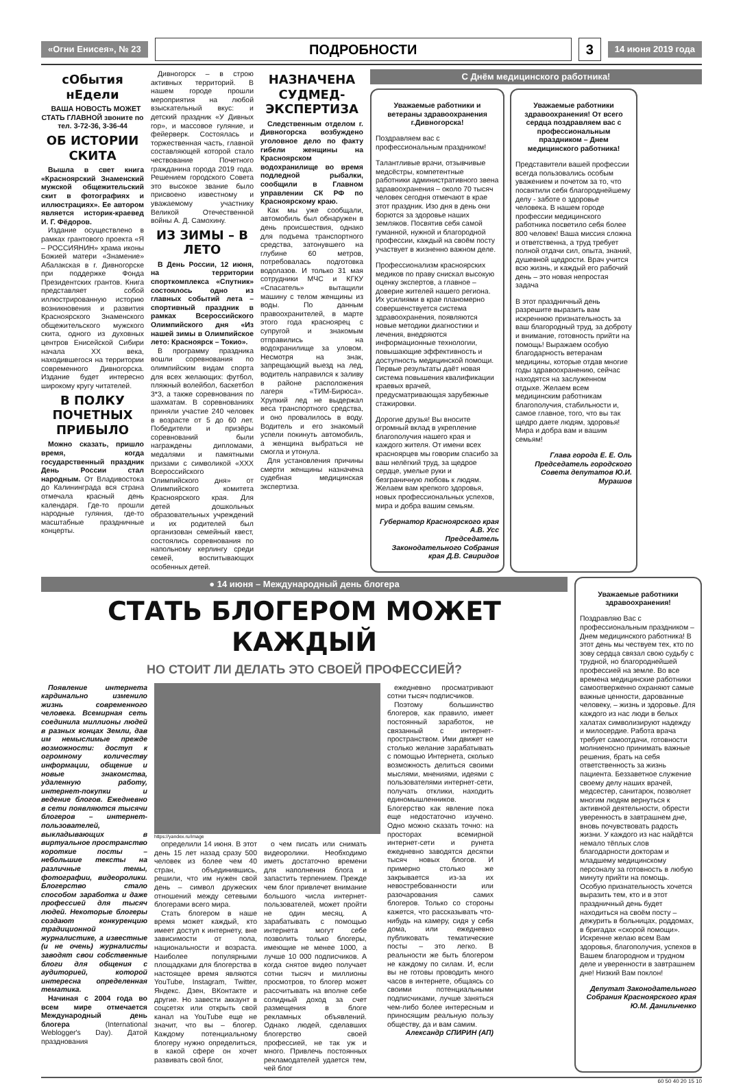«Огни Енисея», № 23
ПОДРОБНОСТИ 3
14 июня 2019 года
сОбытия нЕдели
ВАША НОВОСТЬ МОЖЕТ СТАТЬ ГЛАВНОЙ звоните по тел. 3-72-36, 3-36-44
ОБ ИСТОРИИ СКИТА
Вышла в свет книга «Красноярский Знаменский мужской общежительский скит в фотографиях и иллюстрациях». Ее автором является историк-краевед И. Г. Фёдоров.
Издание осуществлено в рамках грантового проекта «Я – РОССИЯНИН» храма иконы Божией матери «Знамение» Абалакская в г. Дивногорске при поддержке Фонда Президентских грантов. Книга представляет собой иллюстрированную историю возникновения и развития Красноярского Знаменского общежительского мужского скита, одного из духовных центров Енисейской Сибири начала XX века, находившегося на территории современного Дивногорска. Издание будет интересно широкому кругу читателей.
В ПОЛКУ ПОЧЕТНЫХ ПРИБЫЛО
Можно сказать, пришло время, когда государственный праздник День России стал народным. От Владивостока до Калининграда вся страна отмечала красный день календаря. Где-то прошли народные гуляния, где-то масштабные праздничные концерты.
Дивногорск – в строю активных территорий. В нашем городе прошли мероприятия на любой взыскательный вкус: и детский праздник «У Дивных гор», и массовое гуляние, и фейерверк. Состоялась и торжественная часть, главной составляющей которой стало чествование Почетного гражданина города 2019 года. Решением городского Совета это высокое звание было присвоено известному и уважаемому участнику Великой Отечественной войны А. Д. Самохину.
ИЗ ЗИМЫ – В ЛЕТО
В День России, 12 июня, на территории спорткомплекса «Спутник» состоялось одно из главных событий лета – спортивный праздник в рамках Всероссийского Олимпийского дня «Из нашей зимы в Олимпийское лето: Красноярск – Токио».
В программу праздника вошли соревнования по олимпийским видам спорта для всех желающих: футбол, пляжный волейбол, баскетбол 3*3, а также соревнования по шахматам. В соревнованиях приняли участие 240 человек в возрасте от 5 до 60 лет. Победители и призёры соревнований были награждены дипломами, медалями и памятными призами с символикой «XXX Всероссийского Олимпийского дня» от Олимпийского комитета Красноярского края. Для детей дошкольных образовательных учреждений и их родителей был организован семейный квест, состоялись соревнования по напольному керлингу среди семей, воспитывающих особенных детей.
НАЗНАЧЕНА СУДМЕД-ЭКСПЕРТИЗА
Следственным отделом г. Дивногорска возбуждено уголовное дело по факту гибели женщины на Красноярском водохранилище во время подледной рыбалки, сообщили в Главном управлении СК РФ по Красноярскому краю.
Как мы уже сообщали, автомобиль был обнаружен в день происшествия, однако для подъема транспортного средства, затонувшего на глубине 60 метров, потребовалась подготовка водолазов. И только 31 мая сотрудники МЧС и КГКУ «Спасатель» вытащили машину с телом женщины из воды. По данным правоохранителей, в марте этого года красноярец с супругой и знакомым отправились на водохранилище за уловом. Несмотря на знак, запрещающий выезд на лед, водитель направился к заливу в районе расположения лагеря «ТИМ-Бирюса». Хрупкий лед не выдержал веса транспортного средства, и оно провалилось в воду. Водитель и его знакомый успели покинуть автомобиль, а женщина выбраться не смогла и утонула.
Для установления причины смерти женщины назначена судебная медицинская экспертиза.
С Днём медицинского работника!
Уважаемые работники и ветераны здравоохранения г.Дивногорска!
Поздравляем вас с профессиональным праздником!
Талантливые врачи, отзывчивые медсёстры, компетентные работники административного звена здравоохранения – около 70 тысяч человек сегодня отмечают в крае этот праздник. Изо дня в день они борются за здоровье наших земляков. Посвятив себя самой гуманной, нужной и благородной профессии, каждый на своём посту участвует в жизненно важном деле.
Профессионализм красноярских медиков по праву снискал высокую оценку экспертов, а главное – доверие жителей нашего региона. Их усилиями в крае планомерно совершенствуется система здравоохранения, появляются новые методики диагностики и лечения, внедряются информационные технологии, повышающие эффективность и доступность медицинской помощи. Первые результаты даёт новая система повышения квалификации краевых врачей, предусматривающая зарубежные стажировки.
Дорогие друзья! Вы вносите огромный вклад в укрепление благополучия нашего края и каждого жителя. От имени всех красноярцев мы говорим спасибо за ваш нелёгкий труд, за щедрое сердце, умелые руки и безграничную любовь к людям. Желаем вам крепкого здоровья, новых профессиональных успехов, мира и добра вашим семьям.
Губернатор Красноярского края А.В. Усс
Председатель Законодательного Собрания края Д.В. Свиридов
Уважаемые работники здравоохранения! От всего сердца поздравляем вас с профессиональным праздником – Днем медицинского работника!
Представители вашей профессии всегда пользовались особым уважением и почетом за то, что посвятили себя благороднейшему делу - заботе о здоровье человека. В нашем городе профессии медицинского работника посветило себя более 800 человек! Ваша миссия сложна и ответственна, а труд требует полной отдачи сил, опыта, знаний, душевной щедрости. Врач учится всю жизнь, и каждый его рабочий день – это новая непростая задача
В этот праздничный день разрешите выразить вам искреннюю признательность за ваш благородный труд, за доброту и внимание, готовность прийти на помощь! Выражаем особую благодарность ветеранам медицины, которые отдав многие годы здравоохранению, сейчас находятся на заслуженном отдыхе. Желаем всем медицинским работникам благополучия, стабильности и, самое главное, того, что вы так щедро даете людям, здоровья! Мира и добра вам и вашим семьям!
Глава города Е. Е. Оль
Председатель городского Совета депутатов Ю.И. Мурашов
● 14 июня – Международный день блогера
СТАТЬ БЛОГЕРОМ МОЖЕТ КАЖДЫЙ
НО СТОИТ ЛИ ДЕЛАТЬ ЭТО СВОЕЙ ПРОФЕССИЕЙ?
Появление интернета кардинально изменило жизнь современного человека. Всемирная сеть соединила миллионы людей в разных концах Земли, дав им немыслимые прежде возможности: доступ к огромному количеству информации, общение и новые знакомства, удаленную работу, интернет-покупки и ведение блогов. Ежедневно в сети появляются тысячи блогеров – интернет-пользователей, выкладывающих в виртуальное пространство короткие посты – небольшие тексты на различные темы, фотографии, видеоролики. Блогерство стало способом заработка и даже профессией для тысяч людей. Некоторые блогеры создают конкуренцию традиционной журналистике, а известные (и не очень) журналисты заводят свои собственные блоги для общения с аудиторией, которой интересна определенная тематика.
Начиная с 2004 года во всем мире отмечается Международный день блогера (International Weblogger's Day). Датой празднования
https://yandex.ru/image
определили 14 июня. В этот день 15 лет назад сразу 500 человек из более чем 40 стран, объединившись, решили, что им нужен свой день – символ дружеских отношений между сетевыми блогерами всего мира.
Стать блогером в наше время может каждый, кто имеет доступ к интернету, вне зависимости от пола, национальности и возраста. Наиболее популярными площадками для блогерства в настоящее время являются YouTube, Instagram, Twitter, Яндекс. Дзен, ВКонтакте и другие. Но завести аккаунт в соцсетях или открыть свой канал на YouTube еще не значит, что вы – блогер. Каждому потенциальному блогеру нужно определиться, в какой сфере он хочет развивать свой блог,
о чем писать или снимать видеоролики. Необходимо иметь достаточно времени для наполнения блога и запастить терпением. Прежде чем блог привлечет внимание большого числа интернет-пользователей, может пройти не один месяц. А зарабатывать с помощью интернета могут себе позволить только блогеры, имеющие не менее 1000, а лучше 10 000 подписчиков. А когда снятое видео получает сотни тысяч и миллионы просмотров, то блогер может рассчитывать на вполне себе солидный доход за счет размещения в блоге рекламных объявлений. Однако людей, сделавших блогерство своей профессией, не так уж и много. Привлечь постоянных рекламодателей удается тем, чей блог
ежедневно просматривают сотни тысяч подписчиков.
Поэтому большинство блогеров, как правило, имеет постоянный заработок, не связанный с интернет-пространством. Ими движет не столько желание зарабатывать с помощью Интернета, сколько возможность делиться своими мыслями, мнениями, идеями с пользователями интернет-сети, получать отклики, находить единомышленников. Блогерство как явление пока еще недостаточно изучено. Одно можно сказать точно: на просторах всемирной интернет-сети и рунета ежедневно заводятся десятки тысяч новых блогов. И примерно столько же закрывается из-за их невостребованности или разочарования самих блогеров. Только со стороны кажется, что рассказывать что-нибудь на камеру, сидя у себя дома, или ежедневно публиковать тематические посты – это легко. В реальности же быть блогером не каждому по силам. И, если вы не готовы проводить много часов в интернете, общаясь со своими потенциальными подписчиками, лучше заняться чем-либо более интересным и приносящим реальную пользу обществу, да и вам самим.
Александр СПИРИН (АП)
Уважаемые работники здравоохранения!
Поздравляю Вас с профессиональным праздником – Днем медицинского работника! В этот день мы чествуем тех, кто по зову сердца связал свою судьбу с трудной, но благороднейшей профессией на земле. Во все времена медицинские работники самоотверженно охраняют самые важные ценности, дарованные человеку, – жизнь и здоровье. Для каждого из нас люди в белых халатах символизируют надежду и милосердие. Работа врача требует самоотдачи, готовности молниеносно принимать важные решения, брать на себя ответственность за жизнь пациента. Беззаветное служение своему делу наших врачей, медсестер, санитарок, позволяет многим людям вернуться к активной деятельности, обрести уверенность в завтрашнем дне, вновь почувствовать радость жизни. У каждого из нас найдётся немало тёплых слов благодарности докторам и младшему медицинскому персоналу за готовность в любую минуту прийти на помощь. Особую признательность хочется выразить тем, кто и в этот праздничный день будет находиться на своём посту – дежурить в больницах, роддомах, в бригадах «скорой помощи». Искренне желаю всем Вам здоровья, благополучия, успехов в Вашем благородном и трудном деле и уверенности в завтрашнем дне! Низкий Вам поклон!
Депутат Законодательного Собрания Красноярского края Ю.М. Данильченко
60 50 40 20 15 10